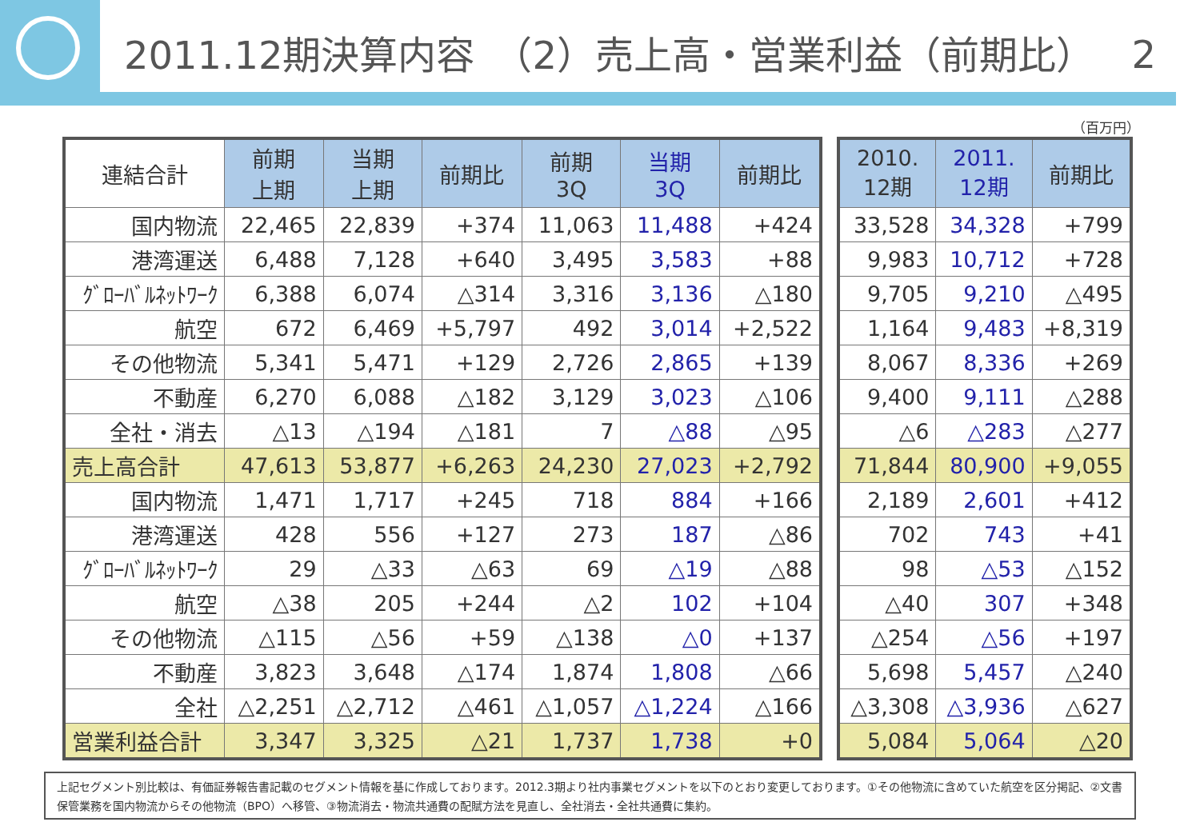2011.12期決算内容　（2）売上高・営業利益（前期比） 2
（百万円）
| 連結合計 | 前期 上期 | 当期 上期 | 前期比 | 前期 3Q | 当期 3Q | 前期比 |
| --- | --- | --- | --- | --- | --- | --- |
| 国内物流 | 22,465 | 22,839 | +374 | 11,063 | 11,488 | +424 |
| 港湾運送 | 6,488 | 7,128 | +640 | 3,495 | 3,583 | +88 |
| ｸﾞﾛｰﾊﾞﾙﾈｯﾄﾜｰｸ | 6,388 | 6,074 | △314 | 3,316 | 3,136 | △180 |
| 航空 | 672 | 6,469 | +5,797 | 492 | 3,014 | +2,522 |
| その他物流 | 5,341 | 5,471 | +129 | 2,726 | 2,865 | +139 |
| 不動産 | 6,270 | 6,088 | △182 | 3,129 | 3,023 | △106 |
| 全社・消去 | △13 | △194 | △181 | 7 | △88 | △95 |
| 売上高合計 | 47,613 | 53,877 | +6,263 | 24,230 | 27,023 | +2,792 |
| 国内物流 | 1,471 | 1,717 | +245 | 718 | 884 | +166 |
| 港湾運送 | 428 | 556 | +127 | 273 | 187 | △86 |
| ｸﾞﾛｰﾊﾞﾙﾈｯﾄﾜｰｸ | 29 | △33 | △63 | 69 | △19 | △88 |
| 航空 | △38 | 205 | +244 | △2 | 102 | +104 |
| その他物流 | △115 | △56 | +59 | △138 | △0 | +137 |
| 不動産 | 3,823 | 3,648 | △174 | 1,874 | 1,808 | △66 |
| 全社 | △2,251 | △2,712 | △461 | △1,057 | △1,224 | △166 |
| 営業利益合計 | 3,347 | 3,325 | △21 | 1,737 | 1,738 | +0 |
| 2010. 12期 | 2011. 12期 | 前期比 |
| --- | --- | --- |
| 33,528 | 34,328 | +799 |
| 9,983 | 10,712 | +728 |
| 9,705 | 9,210 | △495 |
| 1,164 | 9,483 | +8,319 |
| 8,067 | 8,336 | +269 |
| 9,400 | 9,111 | △288 |
| △6 | △283 | △277 |
| 71,844 | 80,900 | +9,055 |
| 2,189 | 2,601 | +412 |
| 702 | 743 | +41 |
| 98 | △53 | △152 |
| △40 | 307 | +348 |
| △254 | △56 | +197 |
| 5,698 | 5,457 | △240 |
| △3,308 | △3,936 | △627 |
| 5,084 | 5,064 | △20 |
上記セグメント別比較は、有価証券報告書記載のセグメント情報を基に作成しております。2012.3期より社内事業セグメントを以下のとおり変更しております。①その他物流に含めていた航空を区分掲記、②文書保管業務を国内物流からその他物流（BPO）へ移管、③物流消去・物流共通費の配賦方法を見直し、全社消去・全社共通費に集約。